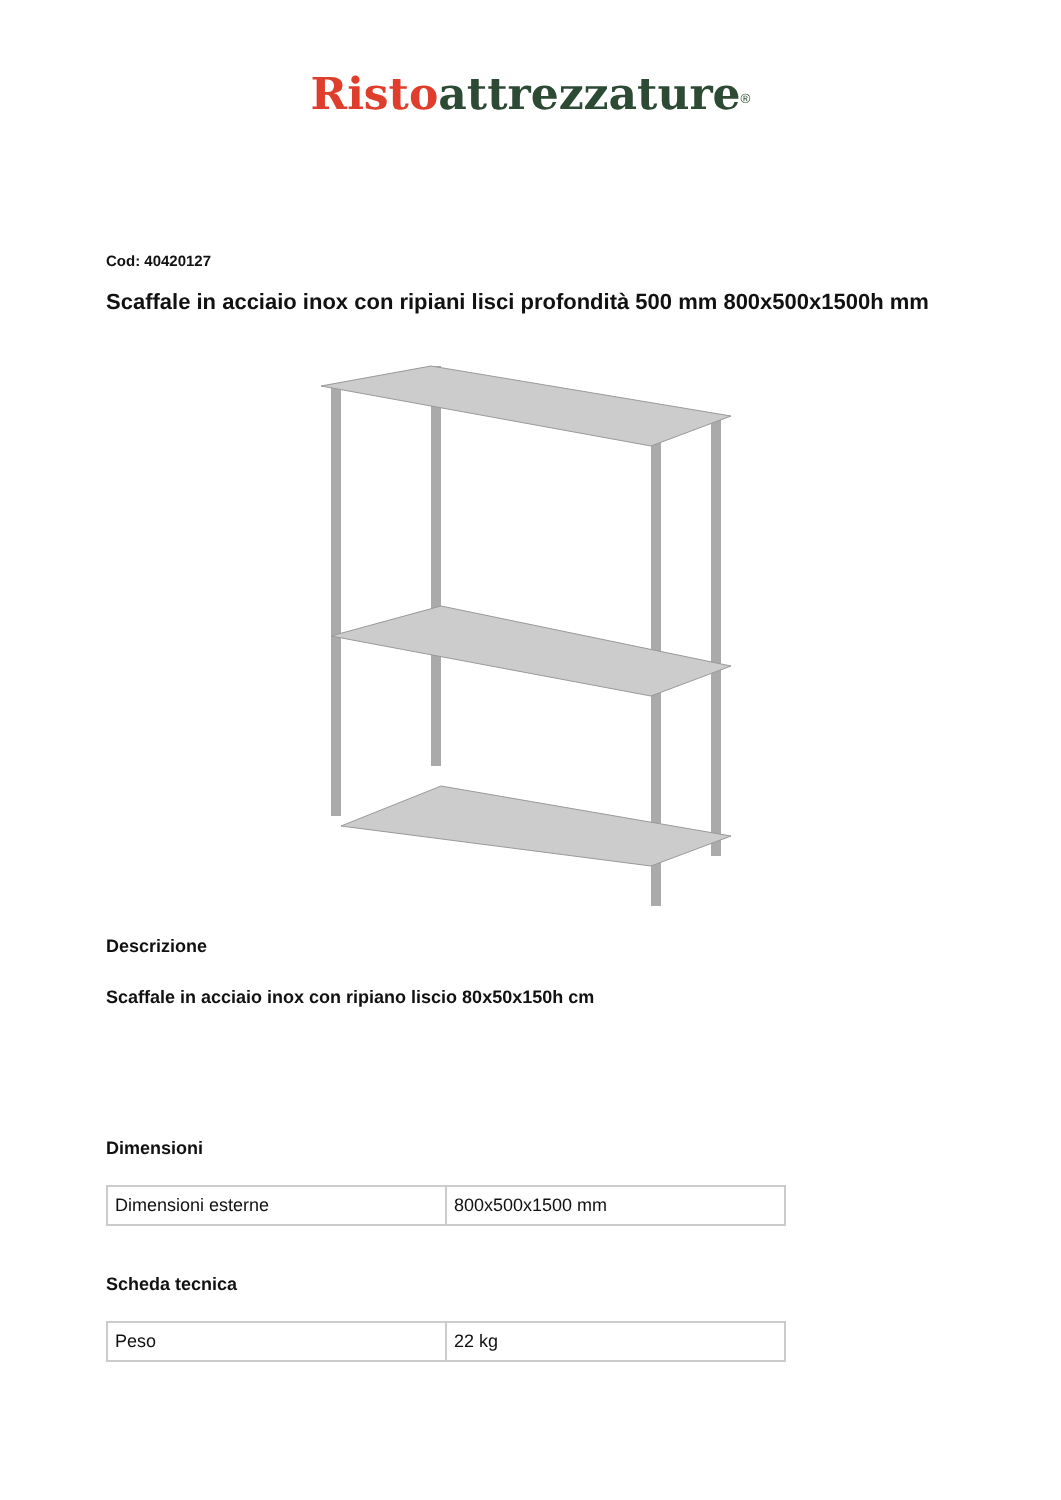Risto attrezzature<sup>®</sup>
Cod: 40420127
Scaffale in acciaio inox con ripiani lisci profondità 500 mm 800x500x1500h mm
Descrizione
Scaffale in acciaio inox con ripiano liscio 80x50x150h cm
Dimensioni
| Dimensioni esterne | 800x500x1500 mm |
Scheda tecnica
| Peso | 22 kg |